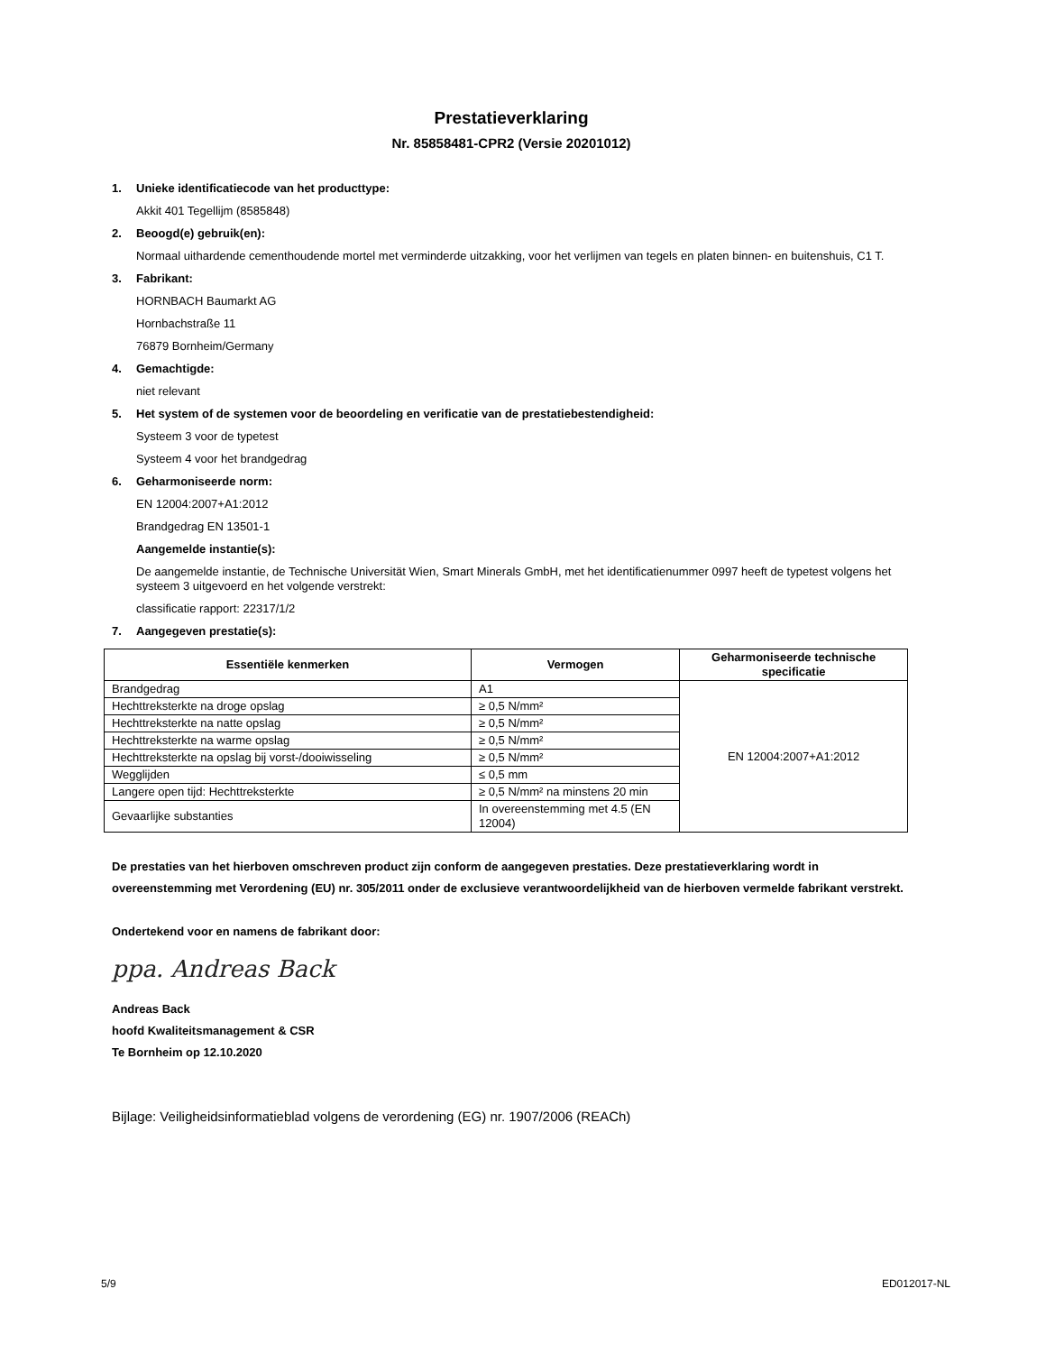Prestatieverklaring
Nr. 85858481-CPR2 (Versie 20201012)
1. Unieke identificatiecode van het producttype:
Akkit 401 Tegellijm (8585848)
2. Beoogd(e) gebruik(en):
Normaal uithardende cementhoudende mortel met verminderde uitzakking, voor het verlijmen van tegels en platen binnen- en buitenshuis, C1 T.
3. Fabrikant:
HORNBACH Baumarkt AG
Hornbachstraße 11
76879 Bornheim/Germany
4. Gemachtigde:
niet relevant
5. Het system of de systemen voor de beoordeling en verificatie van de prestatiebestendigheid:
Systeem 3 voor de typetest
Systeem 4 voor het brandgedrag
6. Geharmoniseerde norm:
EN 12004:2007+A1:2012
Brandgedrag EN 13501-1
Aangemelde instantie(s):
De aangemelde instantie, de Technische Universität Wien, Smart Minerals GmbH, met het identificatienummer 0997 heeft de typetest volgens het systeem 3 uitgevoerd en het volgende verstrekt:
classificatie rapport: 22317/1/2
7. Aangegeven prestatie(s):
| Essentiële kenmerken | Vermogen | Geharmoniseerde technische specificatie |
| --- | --- | --- |
| Brandgedrag | A1 | EN 12004:2007+A1:2012 |
| Hechttreksterkte na droge opslag | ≥ 0,5 N/mm² | |
| Hechttreksterkte na natte opslag | ≥ 0,5 N/mm² | |
| Hechttreksterkte na warme opslag | ≥ 0,5 N/mm² | |
| Hechttreksterkte na opslag bij vorst-/dooiwisseling | ≥ 0,5 N/mm² | |
| Wegglijden | ≤ 0,5 mm | |
| Langere open tijd: Hechttreksterkte | ≥ 0,5 N/mm² na minstens 20 min | |
| Gevaarlijke substanties | In overeenstemming met 4.5 (EN 12004) | |
De prestaties van het hierboven omschreven product zijn conform de aangegeven prestaties. Deze prestatieverklaring wordt in overeenstemming met Verordening (EU) nr. 305/2011 onder de exclusieve verantwoordelijkheid van de hierboven vermelde fabrikant verstrekt.
Ondertekend voor en namens de fabrikant door:
ppa. Andreas Back
Andreas Back
hoofd Kwaliteitsmanagement & CSR
Te Bornheim op 12.10.2020
Bijlage: Veiligheidsinformatieblad volgens de verordening (EG) nr. 1907/2006 (REACh)
5/9 ED012017-NL